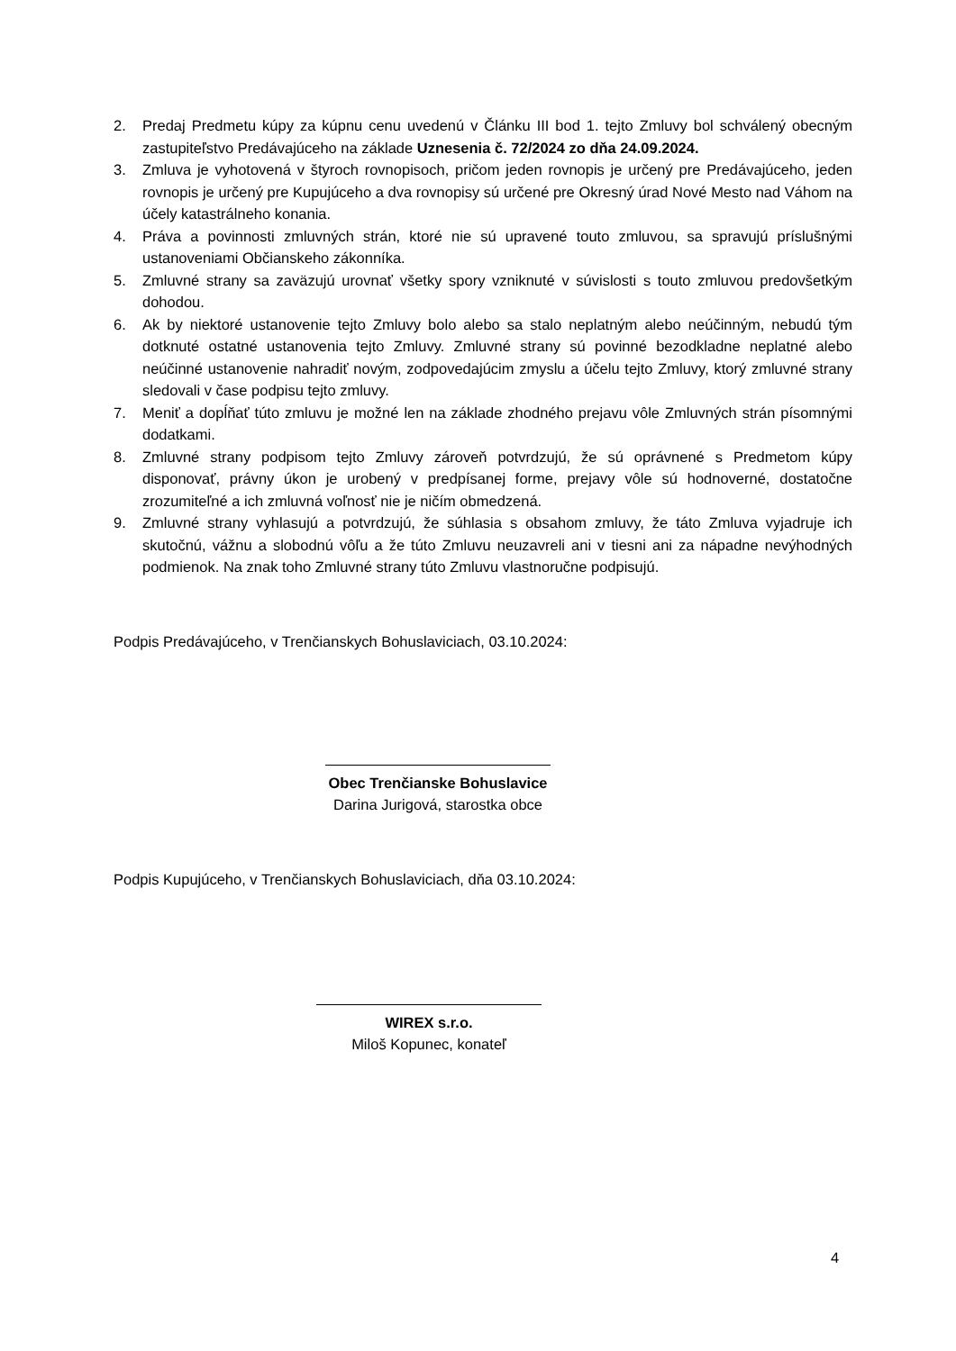2. Predaj Predmetu kúpy za kúpnu cenu uvedenú v Článku III bod 1. tejto Zmluvy bol schválený obecným zastupiteľstvo Predávajúceho na základe Uznesenia č. 72/2024 zo dňa 24.09.2024.
3. Zmluva je vyhotovená v štyroch rovnopisoch, pričom jeden rovnopis je určený pre Predávajúceho, jeden rovnopis je určený pre Kupujúceho a dva rovnopisy sú určené pre Okresný úrad Nové Mesto nad Váhom na účely katastrálneho konania.
4. Práva a povinnosti zmluvných strán, ktoré nie sú upravené touto zmluvou, sa spravujú príslušnými ustanoveniami Občianskeho zákonníka.
5. Zmluvné strany sa zaväzujú urovnať všetky spory vzniknuté v súvislosti s touto zmluvou predovšetkým dohodou.
6. Ak by niektoré ustanovenie tejto Zmluvy bolo alebo sa stalo neplatným alebo neúčinným, nebudú tým dotknuté ostatné ustanovenia tejto Zmluvy. Zmluvné strany sú povinné bezodkladne neplatné alebo neúčinné ustanovenie nahradiť novým, zodpovedajúcim zmyslu a účelu tejto Zmluvy, ktorý zmluvné strany sledovali v čase podpisu tejto zmluvy.
7. Meniť a dopĺňať túto zmluvu je možné len na základe zhodného prejavu vôle Zmluvných strán písomnými dodatkami.
8. Zmluvné strany podpisom tejto Zmluvy zároveň potvrdzujú, že sú oprávnené s Predmetom kúpy disponovať, právny úkon je urobený v predpísanej forme, prejavy vôle sú hodnoverné, dostatočne zrozumiteľné a ich zmluvná voľnosť nie je ničím obmedzená.
9. Zmluvné strany vyhlasujú a potvrdzujú, že súhlasia s obsahom zmluvy, že táto Zmluva vyjadruje ich skutočnú, vážnu a slobodnú vôľu a že túto Zmluvu neuzavreli ani v tiesni ani za nápadne nevýhodných podmienok. Na znak toho Zmluvné strany túto Zmluvu vlastnoručne podpisujú.
Podpis Predávajúceho, v Trenčianskych Bohuslaviciach, 03.10.2024:
Obec Trenčianske Bohuslavice
Darina Jurigová, starostka obce
Podpis Kupujúceho, v Trenčianskych Bohuslaviciach, dňa 03.10.2024:
WIREX s.r.o.
Miloš Kopunec, konateľ
4